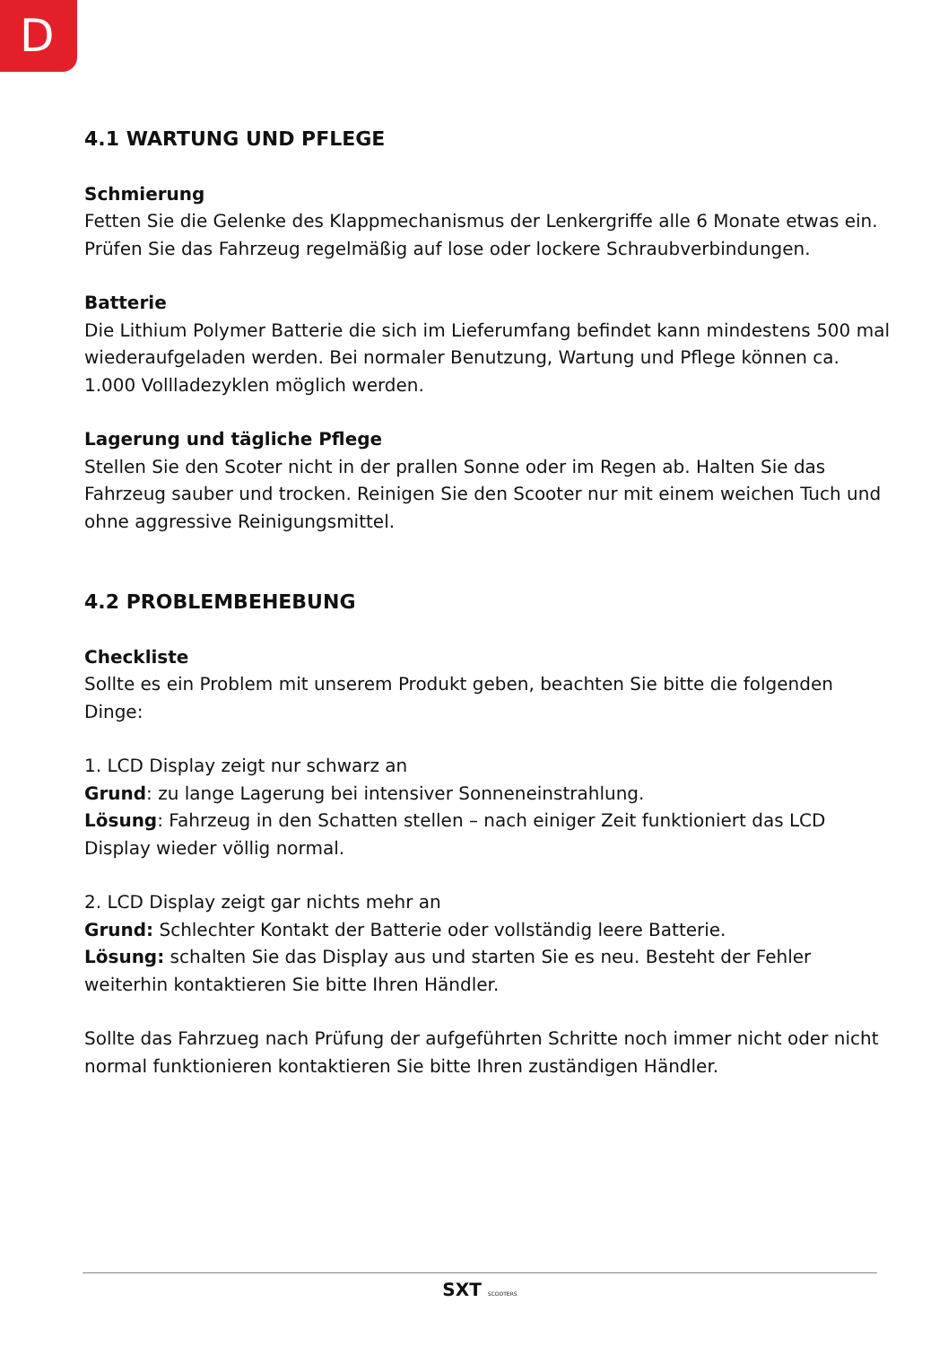D
4.1 WARTUNG UND PFLEGE
Schmierung
Fetten Sie die Gelenke des Klappmechanismus der Lenkergriffe alle 6 Monate etwas ein. Prüfen Sie das Fahrzeug regelmäßig auf lose oder lockere Schraubverbindungen.
Batterie
Die Lithium Polymer Batterie die sich im Lieferumfang befindet kann mindestens 500 mal wiederaufgeladen werden. Bei normaler Benutzung, Wartung und Pflege können ca. 1.000 Vollladezyklen möglich werden.
Lagerung und tägliche Pflege
Stellen Sie den Scoter nicht in der prallen Sonne oder im Regen ab. Halten Sie das Fahrzeug sauber und trocken. Reinigen Sie den Scooter nur mit einem weichen Tuch und ohne aggressive Reinigungsmittel.
4.2 PROBLEMBEHEBUNG
Checkliste
Sollte es ein Problem mit unserem Produkt geben, beachten Sie bitte die folgenden Dinge:
1. LCD Display zeigt nur schwarz an
Grund: zu lange Lagerung bei intensiver Sonneneinstrahlung.
Lösung: Fahrzeug in den Schatten stellen – nach einiger Zeit funktioniert das LCD Display wieder völlig normal.
2. LCD Display zeigt gar nichts mehr an
Grund: Schlechter Kontakt der Batterie oder vollständig leere Batterie.
Lösung: schalten Sie das Display aus und starten Sie es neu. Besteht der Fehler weiterhin kontaktieren Sie bitte Ihren Händler.
Sollte das Fahrzueg nach Prüfung der aufgeführten Schritte noch immer nicht oder nicht normal funktionieren kontaktieren Sie bitte Ihren zuständigen Händler.
SXT SCOOTERS